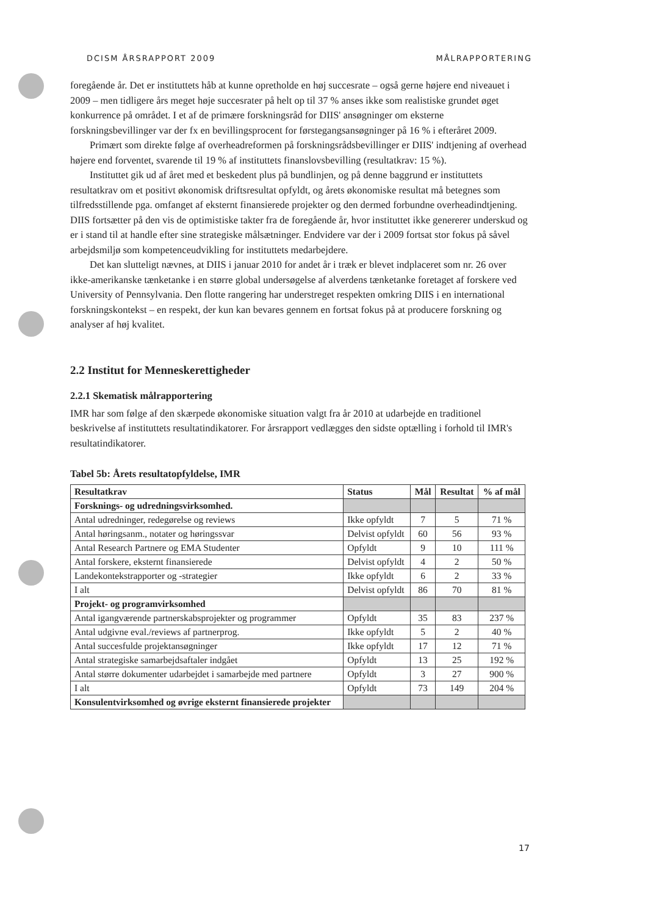DCISM ÅRSRAPPORT 2009 MÅLRAPPORTERING
foregående år. Det er instituttets håb at kunne opretholde en høj succesrate – også gerne højere end niveauet i 2009 – men tidligere års meget høje succesrater på helt op til 37 % anses ikke som realistiske grundet øget konkurrence på området. I et af de primære forskningsråd for DIIS' ansøgninger om eksterne forskningsbevillinger var der fx en bevillingsprocent for førstegangsansøgninger på 16 % i efteråret 2009.
Primært som direkte følge af overheadreformen på forskningsrådsbevillinger er DIIS' indtjening af overhead højere end forventet, svarende til 19 % af instituttets finanslovsbevilling (resultatkrav: 15 %).
Instituttet gik ud af året med et beskedent plus på bundlinjen, og på denne baggrund er instituttets resultatkrav om et positivt økonomisk driftsresultat opfyldt, og årets økonomiske resultat må betegnes som tilfredsstillende pga. omfanget af eksternt finansierede projekter og den dermed forbundne overheadindtjening. DIIS fortsætter på den vis de optimistiske takter fra de foregående år, hvor instituttet ikke genererer underskud og er i stand til at handle efter sine strategiske målsætninger. Endvidere var der i 2009 fortsat stor fokus på såvel arbejdsmiljø som kompetenceudvikling for instituttets medarbejdere.
Det kan slutteligt nævnes, at DIIS i januar 2010 for andet år i træk er blevet indplaceret som nr. 26 over ikke-amerikanske tænketanke i en større global undersøgelse af alverdens tænketanke foretaget af forskere ved University of Pennsylvania. Den flotte rangering har understreget respekten omkring DIIS i en international forskningskontekst – en respekt, der kun kan bevares gennem en fortsat fokus på at producere forskning og analyser af høj kvalitet.
2.2 Institut for Menneskerettigheder
2.2.1 Skematisk målrapportering
IMR har som følge af den skærpede økonomiske situation valgt fra år 2010 at udarbejde en traditionel beskrivelse af instituttets resultatindikatorer. For årsrapport vedlægges den sidste optælling i forhold til IMR's resultatindikatorer.
Tabel 5b: Årets resultatopfyldelse, IMR
| Resultatkrav | Status | Mål | Resultat | % af mål |
| --- | --- | --- | --- | --- |
| Forsknings- og udredningsvirksomhed. | | | | |
| Antal udredninger, redegørelse og reviews | Ikke opfyldt | 7 | 5 | 71 % |
| Antal høringsanm., notater og høringssvar | Delvist opfyldt | 60 | 56 | 93 % |
| Antal Research Partnere og EMA Studenter | Opfyldt | 9 | 10 | 111 % |
| Antal forskere, eksternt finansierede | Delvist opfyldt | 4 | 2 | 50 % |
| Landekontekstrapporter og -strategier | Ikke opfyldt | 6 | 2 | 33 % |
| I alt | Delvist opfyldt | 86 | 70 | 81 % |
| Projekt- og programvirksomhed | | | | |
| Antal igangværende partnerskabsprojekter og programmer | Opfyldt | 35 | 83 | 237 % |
| Antal udgivne eval./reviews af partnerprog. | Ikke opfyldt | 5 | 2 | 40 % |
| Antal succesfulde projektansøgninger | Ikke opfyldt | 17 | 12 | 71 % |
| Antal strategiske samarbejdsaftaler indgået | Opfyldt | 13 | 25 | 192 % |
| Antal større dokumenter udarbejdet i samarbejde med partnere | Opfyldt | 3 | 27 | 900 % |
| I alt | Opfyldt | 73 | 149 | 204 % |
| Konsulentvirksomhed og øvrige eksternt finansierede projekter | | | | |
17